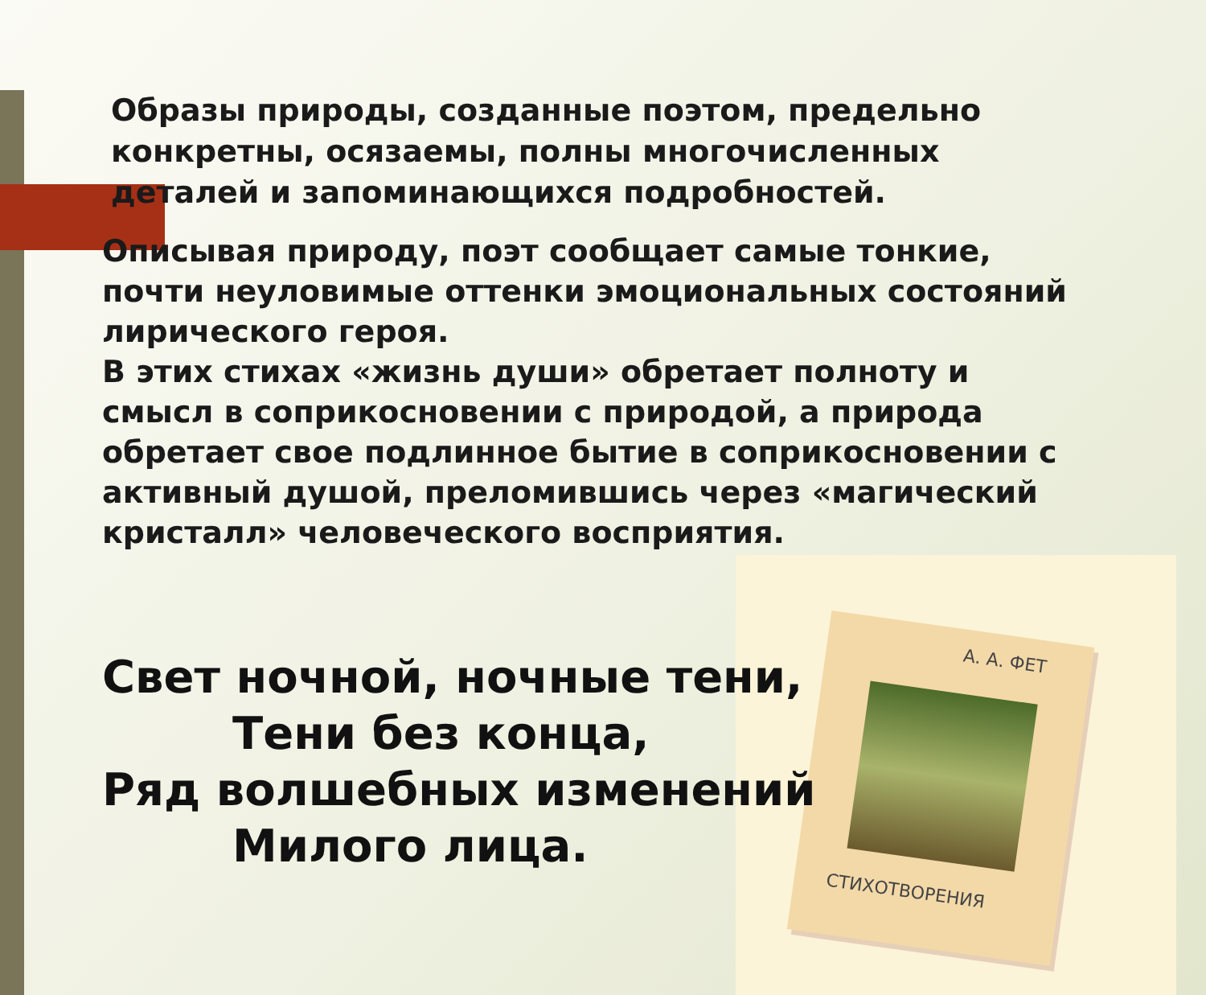А. А. ФЕТ
СТИХОТВОРЕНИЯ
Образы природы, созданные поэтом, предельно конкретны, осязаемы, полны многочисленных деталей и запоминающихся подробностей.
Описывая природу, поэт сообщает самые тонкие, почти неуловимые оттенки эмоциональных состояний лирического героя.
В этих стихах «жизнь души» обретает полноту и смысл в соприкосновении с природой, а природа обретает свое подлинное бытие в соприкосновении с активный душой, преломившись через «магический кристалл» человеческого восприятия.
Свет ночной, ночные тени,
Тени без конца,
Ряд волшебных изменений
Милого лица.